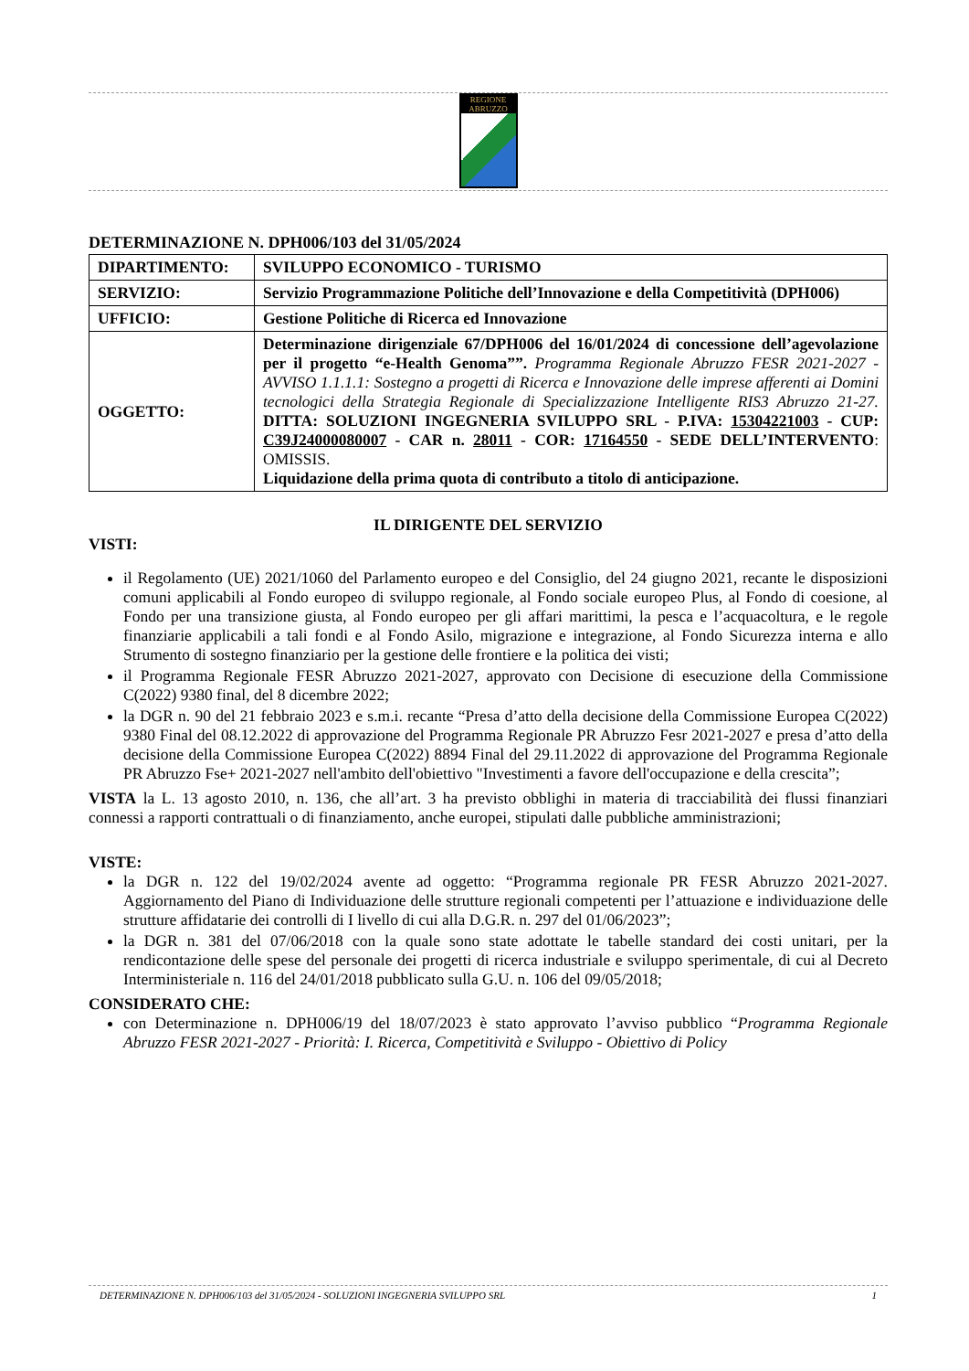REGIONE ABRUZZO
DETERMINAZIONE N. DPH006/103 del 31/05/2024
| DIPARTIMENTO: | SVILUPPO ECONOMICO - TURISMO |
| SERVIZIO: | Servizio Programmazione Politiche dell’Innovazione e della Competitività (DPH006) |
| UFFICIO: | Gestione Politiche di Ricerca ed Innovazione |
| OGGETTO: | Determinazione dirigenziale 67/DPH006 del 16/01/2024 di concessione dell’agevolazione per il progetto “e-Health Genoma””. Programma Regionale Abruzzo FESR 2021-2027 - AVVISO 1.1.1.1: Sostegno a progetti di Ricerca e Innovazione delle imprese afferenti ai Domini tecnologici della Strategia Regionale di Specializzazione Intelligente RIS3 Abruzzo 21-27. DITTA: SOLUZIONI INGEGNERIA SVILUPPO SRL - P.IVA: 15304221003 - CUP: C39J24000080007 - CAR n. 28011 - COR: 17164550 - SEDE DELL’INTERVENTO : OMISSIS. Liquidazione della prima quota di contributo a titolo di anticipazione. |
IL DIRIGENTE DEL SERVIZIO
VISTI:
il Regolamento (UE) 2021/1060 del Parlamento europeo e del Consiglio, del 24 giugno 2021, recante le disposizioni comuni applicabili al Fondo europeo di sviluppo regionale, al Fondo sociale europeo Plus, al Fondo di coesione, al Fondo per una transizione giusta, al Fondo europeo per gli affari marittimi, la pesca e l’acquacoltura, e le regole finanziarie applicabili a tali fondi e al Fondo Asilo, migrazione e integrazione, al Fondo Sicurezza interna e allo Strumento di sostegno finanziario per la gestione delle frontiere e la politica dei visti;
il Programma Regionale FESR Abruzzo 2021-2027, approvato con Decisione di esecuzione della Commissione C(2022) 9380 final, del 8 dicembre 2022;
la DGR n. 90 del 21 febbraio 2023 e s.m.i. recante “Presa d’atto della decisione della Commissione Europea C(2022) 9380 Final del 08.12.2022 di approvazione del Programma Regionale PR Abruzzo Fesr 2021-2027 e presa d’atto della decisione della Commissione Europea C(2022) 8894 Final del 29.11.2022 di approvazione del Programma Regionale PR Abruzzo Fse+ 2021-2027 nell'ambito dell'obiettivo "Investimenti a favore dell'occupazione e della crescita”;
VISTA la L. 13 agosto 2010, n. 136, che all’art. 3 ha previsto obblighi in materia di tracciabilità dei flussi finanziari connessi a rapporti contrattuali o di finanziamento, anche europei, stipulati dalle pubbliche amministrazioni;
VISTE:
la DGR n. 122 del 19/02/2024 avente ad oggetto: “Programma regionale PR FESR Abruzzo 2021-2027. Aggiornamento del Piano di Individuazione delle strutture regionali competenti per l’attuazione e individuazione delle strutture affidatarie dei controlli di I livello di cui alla D.G.R. n. 297 del 01/06/2023”;
la DGR n. 381 del 07/06/2018 con la quale sono state adottate le tabelle standard dei costi unitari, per la rendicontazione delle spese del personale dei progetti di ricerca industriale e sviluppo sperimentale, di cui al Decreto Interministeriale n. 116 del 24/01/2018 pubblicato sulla G.U. n. 106 del 09/05/2018;
CONSIDERATO CHE:
con Determinazione n. DPH006/19 del 18/07/2023 è stato approvato l’avviso pubblico “Programma Regionale Abruzzo FESR 2021-2027 - Priorità: I. Ricerca, Competitività e Sviluppo - Obiettivo di Policy
DETERMINAZIONE N. DPH006/103 del 31/05/2024 - SOLUZIONI INGEGNERIA SVILUPPO SRL 1